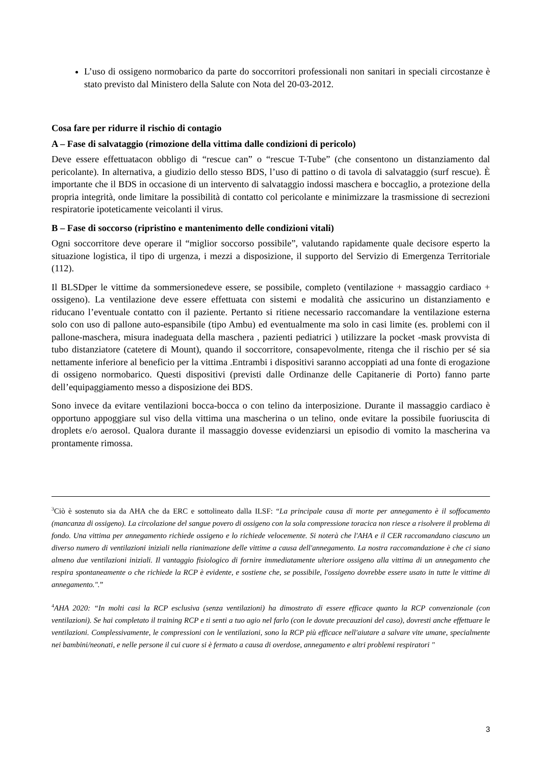L’uso di ossigeno normobarico da parte do soccorritori professionali non sanitari in speciali circostanze è stato previsto dal Ministero della Salute con Nota del 20-03-2012.
Cosa fare per ridurre il rischio di contagio
A – Fase di salvataggio (rimozione della vittima dalle condizioni di pericolo)
Deve essere effettuatacon obbligo di “rescue can” o “rescue T-Tube” (che consentono un distanziamento dal pericolante). In alternativa, a giudizio dello stesso BDS, l’uso di pattino o di tavola di salvataggio (surf rescue). È importante che il BDS in occasione di un intervento di salvataggio indossi maschera e boccaglio, a protezione della propria integrità, onde limitare la possibilità di contatto col pericolante e minimizzare la trasmissione di secrezioni respiratorie ipoteticamente veicolanti il virus.
B – Fase di soccorso (ripristino e mantenimento delle condizioni vitali)
Ogni soccorritore deve operare il “miglior soccorso possibile”, valutando rapidamente quale decisore esperto la situazione logistica, il tipo di urgenza, i mezzi a disposizione, il supporto del Servizio di Emergenza Territoriale (112).
Il BLSDper le vittime da sommersionedeve essere, se possibile, completo (ventilazione + massaggio cardiaco + ossigeno). La ventilazione deve essere effettuata con sistemi e modalità che assicurino un distanziamento e riducano l’eventuale contatto con il paziente. Pertanto si ritiene necessario raccomandare la ventilazione esterna solo con uso di pallone auto-espansibile (tipo Ambu) ed eventualmente ma solo in casi limite (es. problemi con il pallone-maschera, misura inadeguata della maschera , pazienti pediatrici ) utilizzare la pocket -mask provvista di tubo distanziatore (catetere di Mount), quando il soccorritore, consapevolmente, ritenga che il rischio per sé sia nettamente inferiore al beneficio per la vittima .Entrambi i dispositivi saranno accoppiati ad una fonte di erogazione di ossigeno normobarico. Questi dispositivi (previsti dalle Ordinanze delle Capitanerie di Porto) fanno parte dell’equipaggiamento messo a disposizione dei BDS.
Sono invece da evitare ventilazioni bocca-bocca o con telino da interposizione. Durante il massaggio cardiaco è opportuno appoggiare sul viso della vittima una mascherina o un telino, onde evitare la possibile fuoriuscita di droplets e/o aerosol. Qualora durante il massaggio dovesse evidenziarsi un episodio di vomito la mascherina va prontamente rimossa.
<sup>3</sup> Ciò è sostenuto sia da AHA che da ERC e sottolineato dalla ILSF: “La principale causa di morte per annegamento è il soffocamento (mancanza di ossigeno). La circolazione del sangue povero di ossigeno con la sola compressione toracica non riesce a risolvere il problema di fondo. Una vittima per annegamento richiede ossigeno e lo richiede velocemente. Si noterà che l'AHA e il CER raccomandano ciascuno un diverso numero di ventilazioni iniziali nella rianimazione delle vittime a causa dell'annegamento. La nostra raccomandazione è che ci siano almeno due ventilazioni iniziali. Il vantaggio fisiologico di fornire immediatamente ulteriore ossigeno alla vittima di un annegamento che respira spontaneamente o che richiede la RCP è evidente, e sostiene che, se possibile, l'ossigeno dovrebbe essere usato in tutte le vittime di annegamento.".”
<sup>4</sup> AHA 2020: “In molti casi la RCP esclusiva (senza ventilazioni) ha dimostrato di essere efficace quanto la RCP convenzionale (con ventilazioni). Se hai completato il training RCP e ti senti a tuo agio nel farlo (con le dovute precauzioni del caso), dovresti anche effettuare le ventilazioni. Complessivamente, le compressioni con le ventilazioni, sono la RCP più efficace nell'aiutare a salvare vite umane, specialmente nei bambini/neonati, e nelle persone il cui cuore si è fermato a causa di overdose, annegamento e altri problemi respiratori "
3